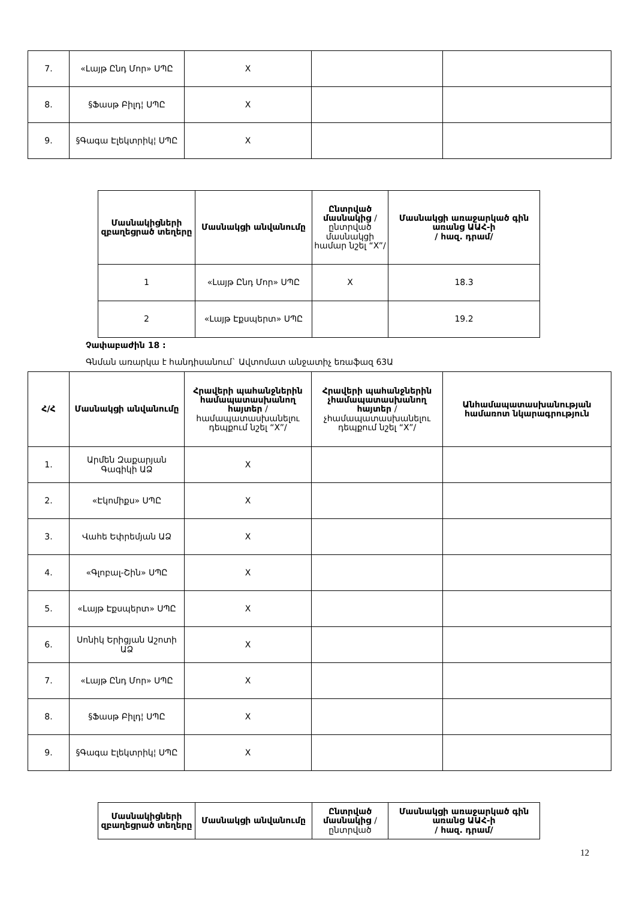| 7. | «Լայթ Ընդ Մոր» ՍՊԸ | X | | |
| 8. | §Ֆասթ Բիլդ¦ ՍՊԸ | X | | |
| 9. | §Գագա Էլեկտրիկ¦ ՍՊԸ | X | | |
| Մասնակիցների զբաղեցրած տեղերը | Մասնակցի անվանումը | Ընտրված մասնակից /ընտրված մասնակցի համար նշել “X”/ | Մասնակցի առաջարկած գին առանց ԱԱՀ-ի / հազ. դրամ/ |
| --- | --- | --- | --- |
| 1 | «Լայթ Ընդ Մոր» ՍՊԸ | X | 18.3 |
| 2 | «Լայթ Էքսպերտ» ՍՊԸ | | 19.2 |
Չափաբաժին 18 :
Գնման առարկա է հանդիսանում` Ավտոմատ անջատիչ եռաֆազ 63Ա
| Հ/Հ | Մասնակցի անվանումը | Հրավերի պահանջներին համապատասխանող հայտեր /համապատասխանելու դեպքում նշել “X”/ | Հրավերի պահանջներին չհամապատասխանող հայտեր /չհամապատասխանելու դեպքում նշել “X”/ | Անհամապատասխանության համառոտ նկարագրություն |
| --- | --- | --- | --- | --- |
| 1. | Արմեն Զաքարյան Գագիկի ԱՁ | X | | |
| 2. | «Էկոմիքս» ՍՊԸ | X | | |
| 3. | Վահե Եփրեմյան ԱՁ | X | | |
| 4. | «Գլոբալ-Շին» ՍՊԸ | X | | |
| 5. | «Լայթ Էքսպերտ» ՍՊԸ | X | | |
| 6. | Սոնիկ Երիցյան Աշոտի ԱՁ | X | | |
| 7. | «Լայթ Ընդ Մոր» ՍՊԸ | X | | |
| 8. | §Ֆասթ Բիլդ¦ ՍՊԸ | X | | |
| 9. | §Գագա Էլեկտրիկ¦ ՍՊԸ | X | | |
| Մասնակիցների զբաղեցրած տեղերը | Մասնակցի անվանումը | Ընտրված մասնակից /ընտրված | Մասնակցի առաջարկած գին առանց ԱԱՀ-ի / հազ. դրամ/ |
| --- | --- | --- | --- |
12